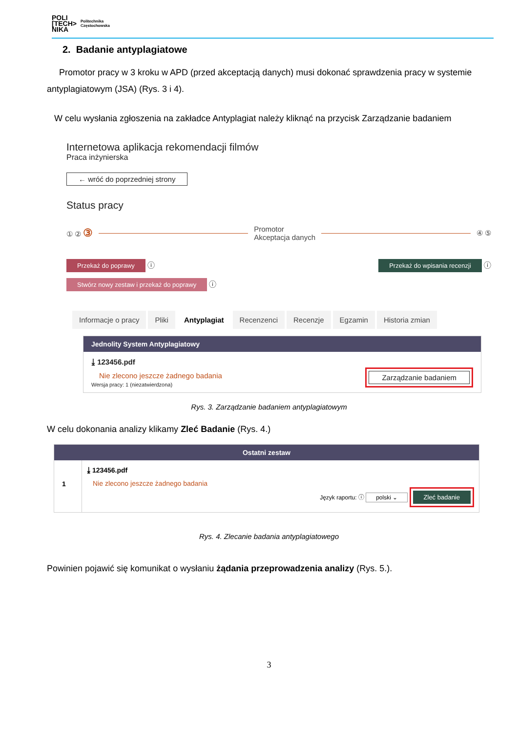POLI
[TECH>
NIKA
Politechnika
Częstochowska
2. Badanie antyplagiatowe
Promotor pracy w 3 kroku w APD (przed akceptacją danych) musi dokonać sprawdzenia pracy w systemie antyplagiatowym (JSA) (Rys. 3 i 4).
W celu wysłania zgłoszenia na zakładce Antyplagiat należy kliknąć na przycisk Zarządzanie badaniem
Internetowa aplikacja rekomendacji filmów
Praca inżynierska
← wróć do poprzedniej strony
Status pracy
① ② ③ Promotor
Akceptacja danych ④ ⑤
Przekaż do poprawy ⓘ Przekaż do wpisania recenzji ⓘ
Stwórz nowy zestaw i przekaż do poprawy ⓘ
Informacje o pracy Pliki Antyplagiat Recenzenci Recenzje Egzamin Historia zmian
Jednolity System Antyplagiatowy
⤓ 123456.pdf
Nie zlecono jeszcze żadnego badania
Wersja pracy: 1 (niezatwierdzona)
Zarządzanie badaniem
Rys. 3. Zarządzanie badaniem antyplagiatowym
W celu dokonania analizy klikamy Zleć Badanie (Rys. 4.)
Ostatni zestaw
1
⤓ 123456.pdf
Nie zlecono jeszcze żadnego badania
Język raportu: ⓘ polski ⌄ Zleć badanie
Rys. 4. Zlecanie badania antyplagiatowego
Powinien pojawić się komunikat o wysłaniu żądania przeprowadzenia analizy (Rys. 5.).
3